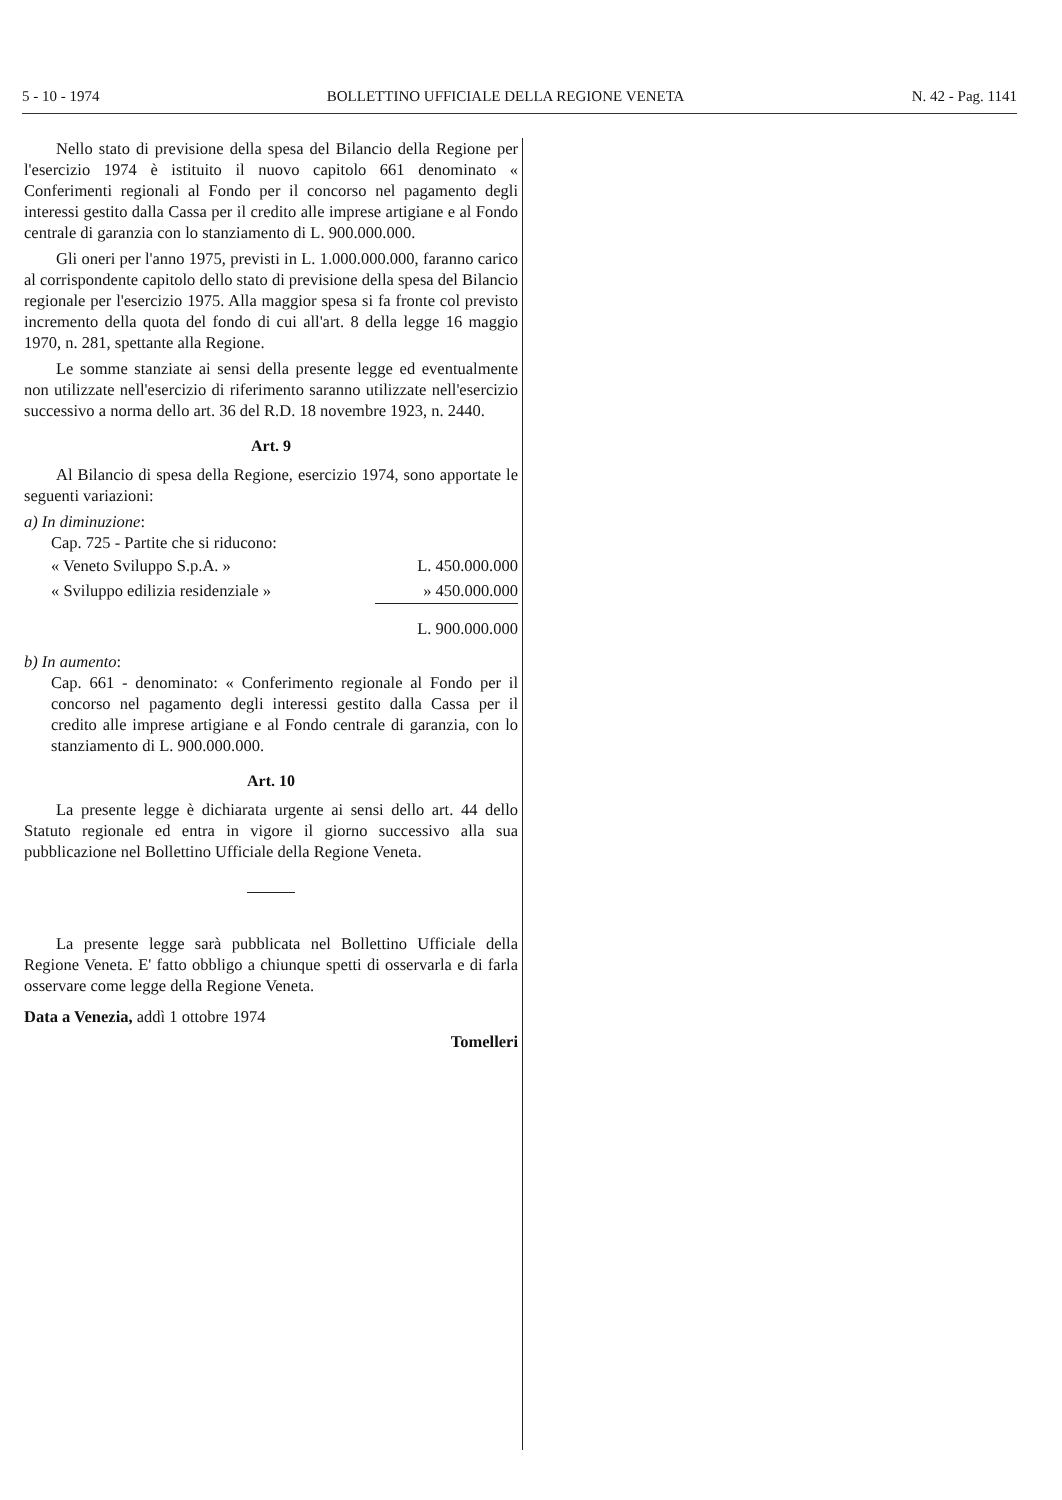5 - 10 - 1974 BOLLETTINO UFFICIALE DELLA REGIONE VENETA N. 42 - Pag. 1141
Nello stato di previsione della spesa del Bilancio della Regione per l'esercizio 1974 è istituito il nuovo capitolo 661 denominato « Conferimenti regionali al Fondo per il concorso nel pagamento degli interessi gestito dalla Cassa per il credito alle imprese artigiane e al Fondo centrale di garanzia con lo stanziamento di L. 900.000.000.
Gli oneri per l'anno 1975, previsti in L. 1.000.000.000, faranno carico al corrispondente capitolo dello stato di previsione della spesa del Bilancio regionale per l'esercizio 1975. Alla maggior spesa si fa fronte col previsto incremento della quota del fondo di cui all'art. 8 della legge 16 maggio 1970, n. 281, spettante alla Regione.
Le somme stanziate ai sensi della presente legge ed eventualmente non utilizzate nell'esercizio di riferimento saranno utilizzate nell'esercizio successivo a norma dello art. 36 del R.D. 18 novembre 1923, n. 2440.
Art. 9
Al Bilancio di spesa della Regione, esercizio 1974, sono apportate le seguenti variazioni:
a) In diminuzione:
Cap. 725 - Partite che si riducono:
| « Veneto Sviluppo S.p.A. » | L. 450.000.000 |
| « Sviluppo edilizia residenziale » | » 450.000.000 |
| | L. 900.000.000 |
b) In aumento:
Cap. 661 - denominato: « Conferimento regionale al Fondo per il concorso nel pagamento degli interessi gestito dalla Cassa per il credito alle imprese artigiane e al Fondo centrale di garanzia, con lo stanziamento di L. 900.000.000.
Art. 10
La presente legge è dichiarata urgente ai sensi dello art. 44 dello Statuto regionale ed entra in vigore il giorno successivo alla sua pubblicazione nel Bollettino Ufficiale della Regione Veneta.
La presente legge sarà pubblicata nel Bollettino Ufficiale della Regione Veneta. E' fatto obbligo a chiunque spetti di osservarla e di farla osservare come legge della Regione Veneta.
Data a Venezia, addì 1 ottobre 1974
Tomelleri